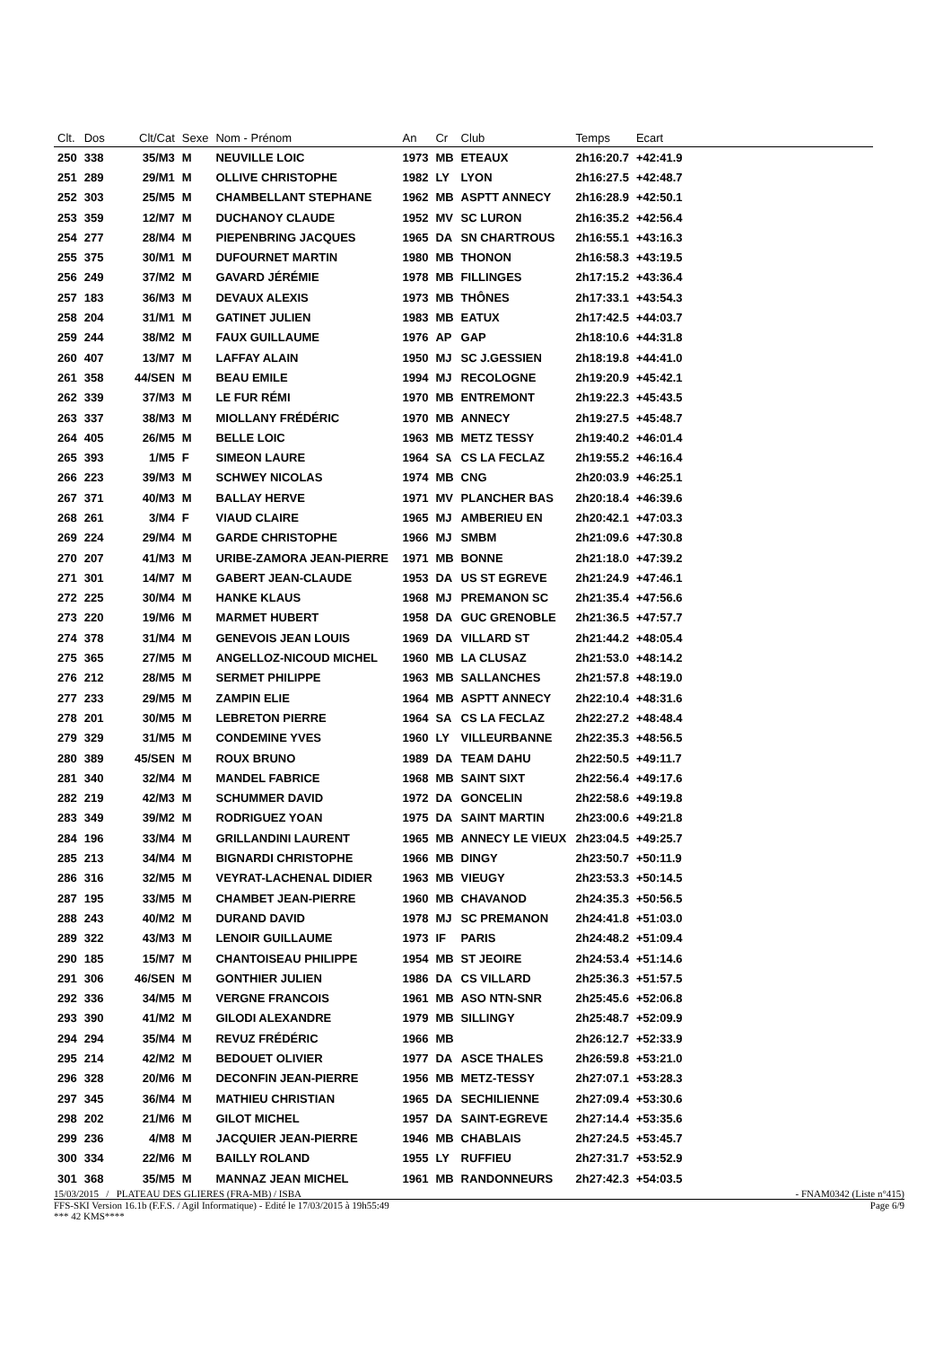| Clt. | Dos | Clt/Cat | Sexe | Nom - Prénom | An | Cr | Club | Temps | Ecart | |
| --- | --- | --- | --- | --- | --- | --- | --- | --- | --- | --- |
| 250 | 338 | 35/M3 | M | NEUVILLE LOIC | 1973 | MB | ETEAUX | 2h16:20.7 | +42:41.9 | |
| 251 | 289 | 29/M1 | M | OLLIVE CHRISTOPHE | 1982 | LY | LYON | 2h16:27.5 | +42:48.7 | |
| 252 | 303 | 25/M5 | M | CHAMBELLANT STEPHANE | 1962 | MB | ASPTT ANNECY | 2h16:28.9 | +42:50.1 | |
| 253 | 359 | 12/M7 | M | DUCHANOY CLAUDE | 1952 | MV | SC LURON | 2h16:35.2 | +42:56.4 | |
| 254 | 277 | 28/M4 | M | PIEPENBRING JACQUES | 1965 | DA | SN CHARTROUS | 2h16:55.1 | +43:16.3 | |
| 255 | 375 | 30/M1 | M | DUFOURNET MARTIN | 1980 | MB | THONON | 2h16:58.3 | +43:19.5 | |
| 256 | 249 | 37/M2 | M | GAVARD JÉRÉMIE | 1978 | MB | FILLINGES | 2h17:15.2 | +43:36.4 | |
| 257 | 183 | 36/M3 | M | DEVAUX ALEXIS | 1973 | MB | THÔNES | 2h17:33.1 | +43:54.3 | |
| 258 | 204 | 31/M1 | M | GATINET JULIEN | 1983 | MB | EATUX | 2h17:42.5 | +44:03.7 | |
| 259 | 244 | 38/M2 | M | FAUX GUILLAUME | 1976 | AP | GAP | 2h18:10.6 | +44:31.8 | |
| 260 | 407 | 13/M7 | M | LAFFAY ALAIN | 1950 | MJ | SC J.GESSIEN | 2h18:19.8 | +44:41.0 | |
| 261 | 358 | 44/SEN | M | BEAU EMILE | 1994 | MJ | RECOLOGNE | 2h19:20.9 | +45:42.1 | |
| 262 | 339 | 37/M3 | M | LE FUR RÉMI | 1970 | MB | ENTREMONT | 2h19:22.3 | +45:43.5 | |
| 263 | 337 | 38/M3 | M | MIOLLANY FRÉDÉRIC | 1970 | MB | ANNECY | 2h19:27.5 | +45:48.7 | |
| 264 | 405 | 26/M5 | M | BELLE LOIC | 1963 | MB | METZ TESSY | 2h19:40.2 | +46:01.4 | |
| 265 | 393 | 1/M5 | F | SIMEON LAURE | 1964 | SA | CS LA FECLAZ | 2h19:55.2 | +46:16.4 | |
| 266 | 223 | 39/M3 | M | SCHWEY NICOLAS | 1974 | MB | CNG | 2h20:03.9 | +46:25.1 | |
| 267 | 371 | 40/M3 | M | BALLAY HERVE | 1971 | MV | PLANCHER BAS | 2h20:18.4 | +46:39.6 | |
| 268 | 261 | 3/M4 | F | VIAUD CLAIRE | 1965 | MJ | AMBERIEU EN | 2h20:42.1 | +47:03.3 | |
| 269 | 224 | 29/M4 | M | GARDE CHRISTOPHE | 1966 | MJ | SMBM | 2h21:09.6 | +47:30.8 | |
| 270 | 207 | 41/M3 | M | URIBE-ZAMORA JEAN-PIERRE | 1971 | MB | BONNE | 2h21:18.0 | +47:39.2 | |
| 271 | 301 | 14/M7 | M | GABERT JEAN-CLAUDE | 1953 | DA | US ST EGREVE | 2h21:24.9 | +47:46.1 | |
| 272 | 225 | 30/M4 | M | HANKE KLAUS | 1968 | MJ | PREMANON SC | 2h21:35.4 | +47:56.6 | |
| 273 | 220 | 19/M6 | M | MARMET HUBERT | 1958 | DA | GUC GRENOBLE | 2h21:36.5 | +47:57.7 | |
| 274 | 378 | 31/M4 | M | GENEVOIS JEAN LOUIS | 1969 | DA | VILLARD ST | 2h21:44.2 | +48:05.4 | |
| 275 | 365 | 27/M5 | M | ANGELLOZ-NICOUD MICHEL | 1960 | MB | LA CLUSAZ | 2h21:53.0 | +48:14.2 | |
| 276 | 212 | 28/M5 | M | SERMET PHILIPPE | 1963 | MB | SALLANCHES | 2h21:57.8 | +48:19.0 | |
| 277 | 233 | 29/M5 | M | ZAMPIN ELIE | 1964 | MB | ASPTT ANNECY | 2h22:10.4 | +48:31.6 | |
| 278 | 201 | 30/M5 | M | LEBRETON PIERRE | 1964 | SA | CS LA FECLAZ | 2h22:27.2 | +48:48.4 | |
| 279 | 329 | 31/M5 | M | CONDEMINE YVES | 1960 | LY | VILLEURBANNE | 2h22:35.3 | +48:56.5 | |
| 280 | 389 | 45/SEN | M | ROUX BRUNO | 1989 | DA | TEAM DAHU | 2h22:50.5 | +49:11.7 | |
| 281 | 340 | 32/M4 | M | MANDEL FABRICE | 1968 | MB | SAINT SIXT | 2h22:56.4 | +49:17.6 | |
| 282 | 219 | 42/M3 | M | SCHUMMER DAVID | 1972 | DA | GONCELIN | 2h22:58.6 | +49:19.8 | |
| 283 | 349 | 39/M2 | M | RODRIGUEZ YOAN | 1975 | DA | SAINT MARTIN | 2h23:00.6 | +49:21.8 | |
| 284 | 196 | 33/M4 | M | GRILLANDINI LAURENT | 1965 | MB | ANNECY LE VIEUX | 2h23:04.5 | +49:25.7 | |
| 285 | 213 | 34/M4 | M | BIGNARDI CHRISTOPHE | 1966 | MB | DINGY | 2h23:50.7 | +50:11.9 | |
| 286 | 316 | 32/M5 | M | VEYRAT-LACHENAL DIDIER | 1963 | MB | VIEUGY | 2h23:53.3 | +50:14.5 | |
| 287 | 195 | 33/M5 | M | CHAMBET JEAN-PIERRE | 1960 | MB | CHAVANOD | 2h24:35.3 | +50:56.5 | |
| 288 | 243 | 40/M2 | M | DURAND DAVID | 1978 | MJ | SC PREMANON | 2h24:41.8 | +51:03.0 | |
| 289 | 322 | 43/M3 | M | LENOIR GUILLAUME | 1973 | IF | PARIS | 2h24:48.2 | +51:09.4 | |
| 290 | 185 | 15/M7 | M | CHANTOISEAU PHILIPPE | 1954 | MB | ST JEOIRE | 2h24:53.4 | +51:14.6 | |
| 291 | 306 | 46/SEN | M | GONTHIER JULIEN | 1986 | DA | CS VILLARD | 2h25:36.3 | +51:57.5 | |
| 292 | 336 | 34/M5 | M | VERGNE FRANCOIS | 1961 | MB | ASO NTN-SNR | 2h25:45.6 | +52:06.8 | |
| 293 | 390 | 41/M2 | M | GILODI ALEXANDRE | 1979 | MB | SILLINGY | 2h25:48.7 | +52:09.9 | |
| 294 | 294 | 35/M4 | M | REVUZ FRÉDÉRIC | 1966 | MB | | 2h26:12.7 | +52:33.9 | |
| 295 | 214 | 42/M2 | M | BEDOUET OLIVIER | 1977 | DA | ASCE THALES | 2h26:59.8 | +53:21.0 | |
| 296 | 328 | 20/M6 | M | DECONFIN JEAN-PIERRE | 1956 | MB | METZ-TESSY | 2h27:07.1 | +53:28.3 | |
| 297 | 345 | 36/M4 | M | MATHIEU CHRISTIAN | 1965 | DA | SECHILIENNE | 2h27:09.4 | +53:30.6 | |
| 298 | 202 | 21/M6 | M | GILOT MICHEL | 1957 | DA | SAINT-EGREVE | 2h27:14.4 | +53:35.6 | |
| 299 | 236 | 4/M8 | M | JACQUIER JEAN-PIERRE | 1946 | MB | CHABLAIS | 2h27:24.5 | +53:45.7 | |
| 300 | 334 | 22/M6 | M | BAILLY ROLAND | 1955 | LY | RUFFIEU | 2h27:31.7 | +53:52.9 | |
| 301 | 368 | 35/M5 | M | MANNAZ JEAN MICHEL | 1961 | MB | RANDONNEURS | 2h27:42.3 | +54:03.5 | |
15/03/2015 / PLATEAU DES GLIERES (FRA-MB) / ISBA - FNAM0342 (Liste n°415)
FFS-SKI Version 16.1b (F.F.S. / Agil Informatique) - Edité le 17/03/2015 à 19h55:49 Page 6/9
*** 42 KMS****